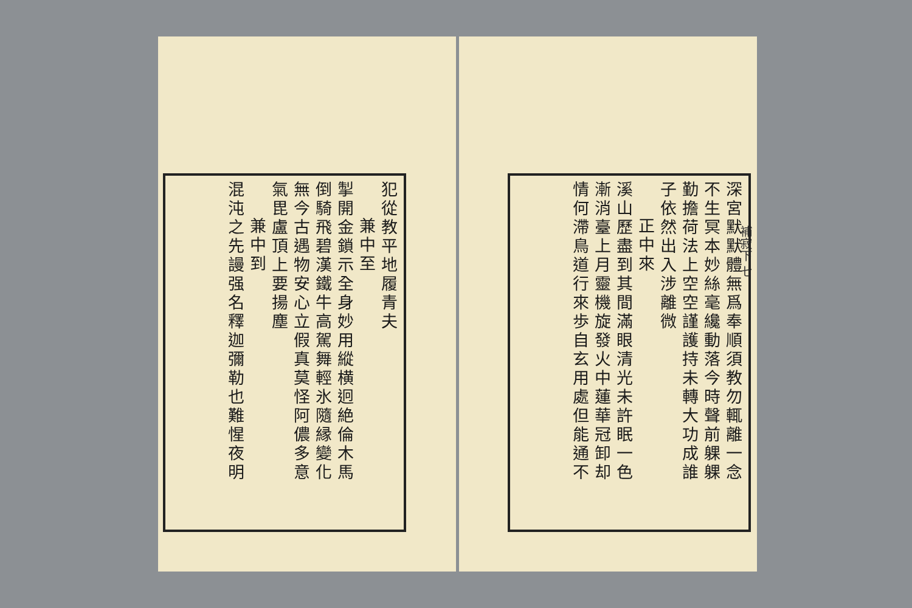犯從教平地履青夫
兼中至
掣開金鎖示全身妙用縱横迥絶倫木馬
倒騎飛碧漢鐵牛高駕舞輕氷隨縁變化
無今古遇物安心立假真莫怪阿儂多意
氣毘盧頂上要揚塵
兼中到
混沌之先謾强名釋迦彌勒也難惺夜明
補寂下 七
深宮默默體無爲奉順須教勿輒離一念
不生冥本妙絲毫纔動落今時聲前躶躶
勤擔荷法上空空謹護持未轉大功成誰
子依然出入涉離微
正中來
溪山歷盡到其間滿眼清光未許眠一色
漸消臺上月靈機旋發火中蓮華冠卸却
情何滯鳥道行來歩自玄用處但能通不